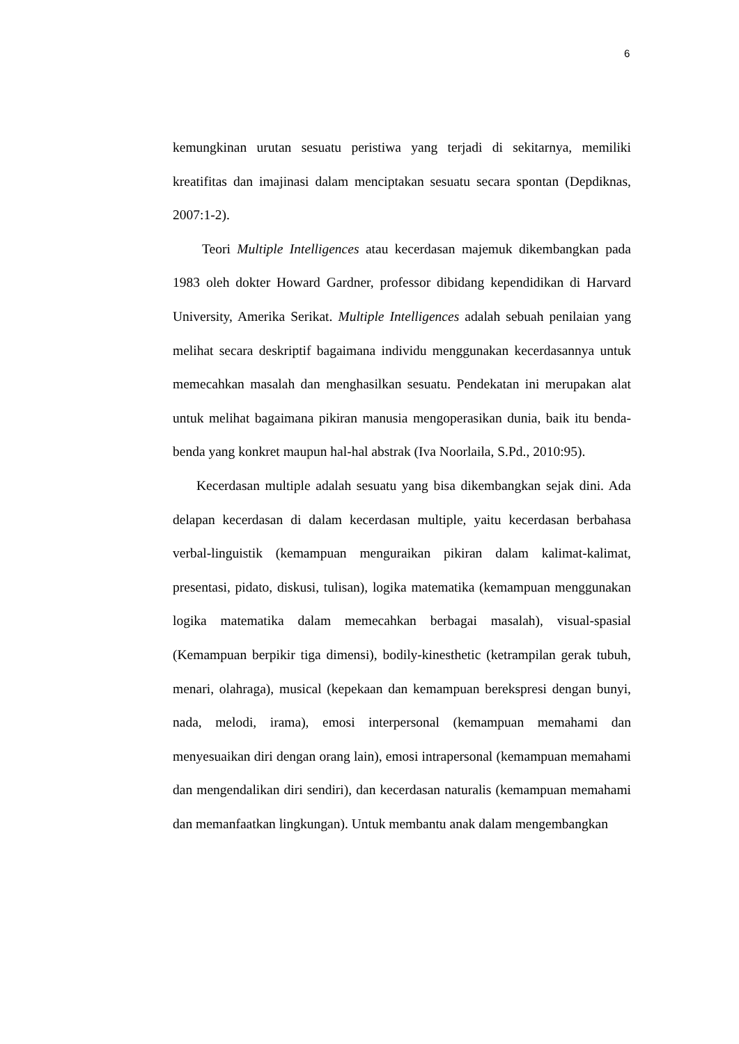6
kemungkinan urutan sesuatu peristiwa yang terjadi di sekitarnya, memiliki kreatifitas dan imajinasi dalam menciptakan sesuatu secara spontan (Depdiknas, 2007:1-2).
Teori Multiple Intelligences atau kecerdasan majemuk dikembangkan pada 1983 oleh dokter Howard Gardner, professor dibidang kependidikan di Harvard University, Amerika Serikat. Multiple Intelligences adalah sebuah penilaian yang melihat secara deskriptif bagaimana individu menggunakan kecerdasannya untuk memecahkan masalah dan menghasilkan sesuatu. Pendekatan ini merupakan alat untuk melihat bagaimana pikiran manusia mengoperasikan dunia, baik itu benda-benda yang konkret maupun hal-hal abstrak (Iva Noorlaila, S.Pd., 2010:95).
Kecerdasan multiple adalah sesuatu yang bisa dikembangkan sejak dini. Ada delapan kecerdasan di dalam kecerdasan multiple, yaitu kecerdasan berbahasa verbal-linguistik (kemampuan menguraikan pikiran dalam kalimat-kalimat, presentasi, pidato, diskusi, tulisan), logika matematika (kemampuan menggunakan logika matematika dalam memecahkan berbagai masalah), visual-spasial (Kemampuan berpikir tiga dimensi), bodily-kinesthetic (ketrampilan gerak tubuh, menari, olahraga), musical (kepekaan dan kemampuan berekspresi dengan bunyi, nada, melodi, irama), emosi interpersonal (kemampuan memahami dan menyesuaikan diri dengan orang lain), emosi intrapersonal (kemampuan memahami dan mengendalikan diri sendiri), dan kecerdasan naturalis (kemampuan memahami dan memanfaatkan lingkungan). Untuk membantu anak dalam mengembangkan